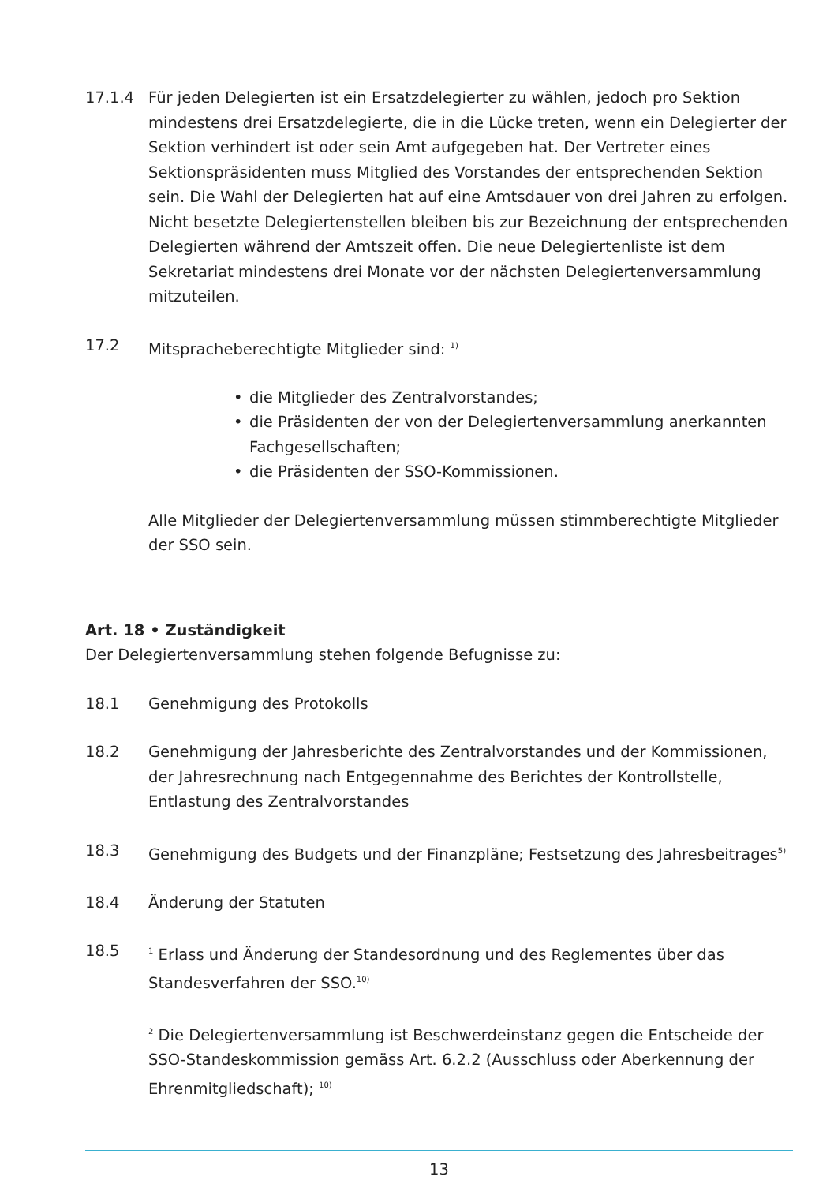17.1.4 Für jeden Delegierten ist ein Ersatzdelegierter zu wählen, jedoch pro Sektion mindestens drei Ersatzdelegierte, die in die Lücke treten, wenn ein Delegierter der Sektion verhindert ist oder sein Amt aufgegeben hat. Der Vertreter eines Sektionspräsidenten muss Mitglied des Vorstandes der entsprechenden Sektion sein. Die Wahl der Delegierten hat auf eine Amtsdauer von drei Jahren zu erfolgen. Nicht besetzte Delegiertenstellen bleiben bis zur Bezeichnung der entsprechenden Delegierten während der Amtszeit offen. Die neue Delegiertenliste ist dem Sekretariat mindestens drei Monate vor der nächsten Delegiertenversammlung mitzuteilen.
17.2 Mitspracheberechtigte Mitglieder sind: <sup>1)</sup>
• die Mitglieder des Zentralvorstandes;
• die Präsidenten der von der Delegiertenversammlung anerkannten Fachgesellschaften;
• die Präsidenten der SSO-Kommissionen.
Alle Mitglieder der Delegiertenversammlung müssen stimmberechtigte Mitglieder der SSO sein.
Art. 18 • Zuständigkeit
Der Delegiertenversammlung stehen folgende Befugnisse zu:
18.1 Genehmigung des Protokolls
18.2 Genehmigung der Jahresberichte des Zentralvorstandes und der Kommissionen, der Jahresrechnung nach Entgegennahme des Berichtes der Kontrollstelle, Entlastung des Zentralvorstandes
18.3 Genehmigung des Budgets und der Finanzpläne; Festsetzung des Jahresbeitrages<sup>5)</sup>
18.4 Änderung der Statuten
18.5
<sup>1</sup> Erlass und Änderung der Standesordnung und des Reglementes über das Standesverfahren der SSO.<sup>10)</sup>
<sup>2</sup> Die Delegiertenversammlung ist Beschwerdeinstanz gegen die Entscheide der SSO-Standeskommission gemäss Art. 6.2.2 (Ausschluss oder Aberkennung der Ehrenmitgliedschaft); <sup>10)</sup>
13